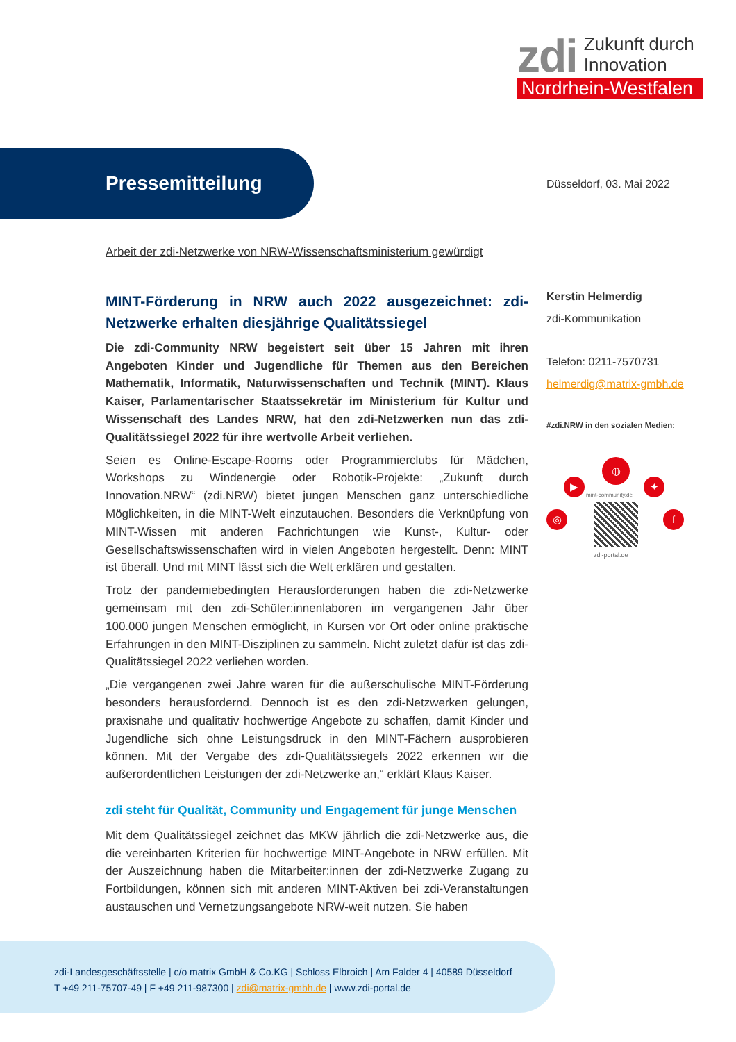zdi Zukunft durch
Innovation
Nordrhein-Westfalen
Pressemitteilung
Düsseldorf, 03. Mai 2022
Arbeit der zdi-Netzwerke von NRW-Wissenschaftsministerium gewürdigt
MINT-Förderung in NRW auch 2022 ausgezeichnet: zdi-Netzwerke erhalten diesjährige Qualitätssiegel
Die zdi-Community NRW begeistert seit über 15 Jahren mit ihren Angeboten Kinder und Jugendliche für Themen aus den Bereichen Mathematik, Informatik, Naturwissenschaften und Technik (MINT). Klaus Kaiser, Parlamentarischer Staatssekretär im Ministerium für Kultur und Wissenschaft des Landes NRW, hat den zdi-Netzwerken nun das zdi-Qualitätssiegel 2022 für ihre wertvolle Arbeit verliehen.
Seien es Online-Escape-Rooms oder Programmierclubs für Mädchen, Workshops zu Windenergie oder Robotik-Projekte: „Zukunft durch Innovation.NRW“ (zdi.NRW) bietet jungen Menschen ganz unterschiedliche Möglichkeiten, in die MINT-Welt einzutauchen. Besonders die Verknüpfung von MINT-Wissen mit anderen Fachrichtungen wie Kunst-, Kultur- oder Gesellschaftswissenschaften wird in vielen Angeboten hergestellt. Denn: MINT ist überall. Und mit MINT lässt sich die Welt erklären und gestalten.
Trotz der pandemiebedingten Herausforderungen haben die zdi-Netzwerke gemeinsam mit den zdi-Schüler:innenlaboren im vergangenen Jahr über 100.000 jungen Menschen ermöglicht, in Kursen vor Ort oder online praktische Erfahrungen in den MINT-Disziplinen zu sammeln. Nicht zuletzt dafür ist das zdi-Qualitätssiegel 2022 verliehen worden.
„Die vergangenen zwei Jahre waren für die außerschulische MINT-Förderung besonders herausfordernd. Dennoch ist es den zdi-Netzwerken gelungen, praxisnahe und qualitativ hochwertige Angebote zu schaffen, damit Kinder und Jugendliche sich ohne Leistungsdruck in den MINT-Fächern ausprobieren können. Mit der Vergabe des zdi-Qualitätssiegels 2022 erkennen wir die außerordentlichen Leistungen der zdi-Netzwerke an,“ erklärt Klaus Kaiser.
zdi steht für Qualität, Community und Engagement für junge Menschen
Mit dem Qualitätssiegel zeichnet das MKW jährlich die zdi-Netzwerke aus, die die vereinbarten Kriterien für hochwertige MINT-Angebote in NRW erfüllen. Mit der Auszeichnung haben die Mitarbeiter:innen der zdi-Netzwerke Zugang zu Fortbildungen, können sich mit anderen MINT-Aktiven bei zdi-Veranstaltungen austauschen und Vernetzungsangebote NRW-weit nutzen. Sie haben
Kerstin Helmerdig
zdi-Kommunikation
Telefon: 0211-7570731
helmerdig@matrix-gmbh.de
#zdi.NRW in den sozialen Medien:
◍
▶ ✦
◎ f
mint-community.de
zdi-portal.de
zdi-Landesgeschäftsstelle | c/o matrix GmbH & Co.KG | Schloss Elbroich | Am Falder 4 | 40589 Düsseldorf
T +49 211-75707-49 | F +49 211-987300 | zdi@matrix-gmbh.de | www.zdi-portal.de